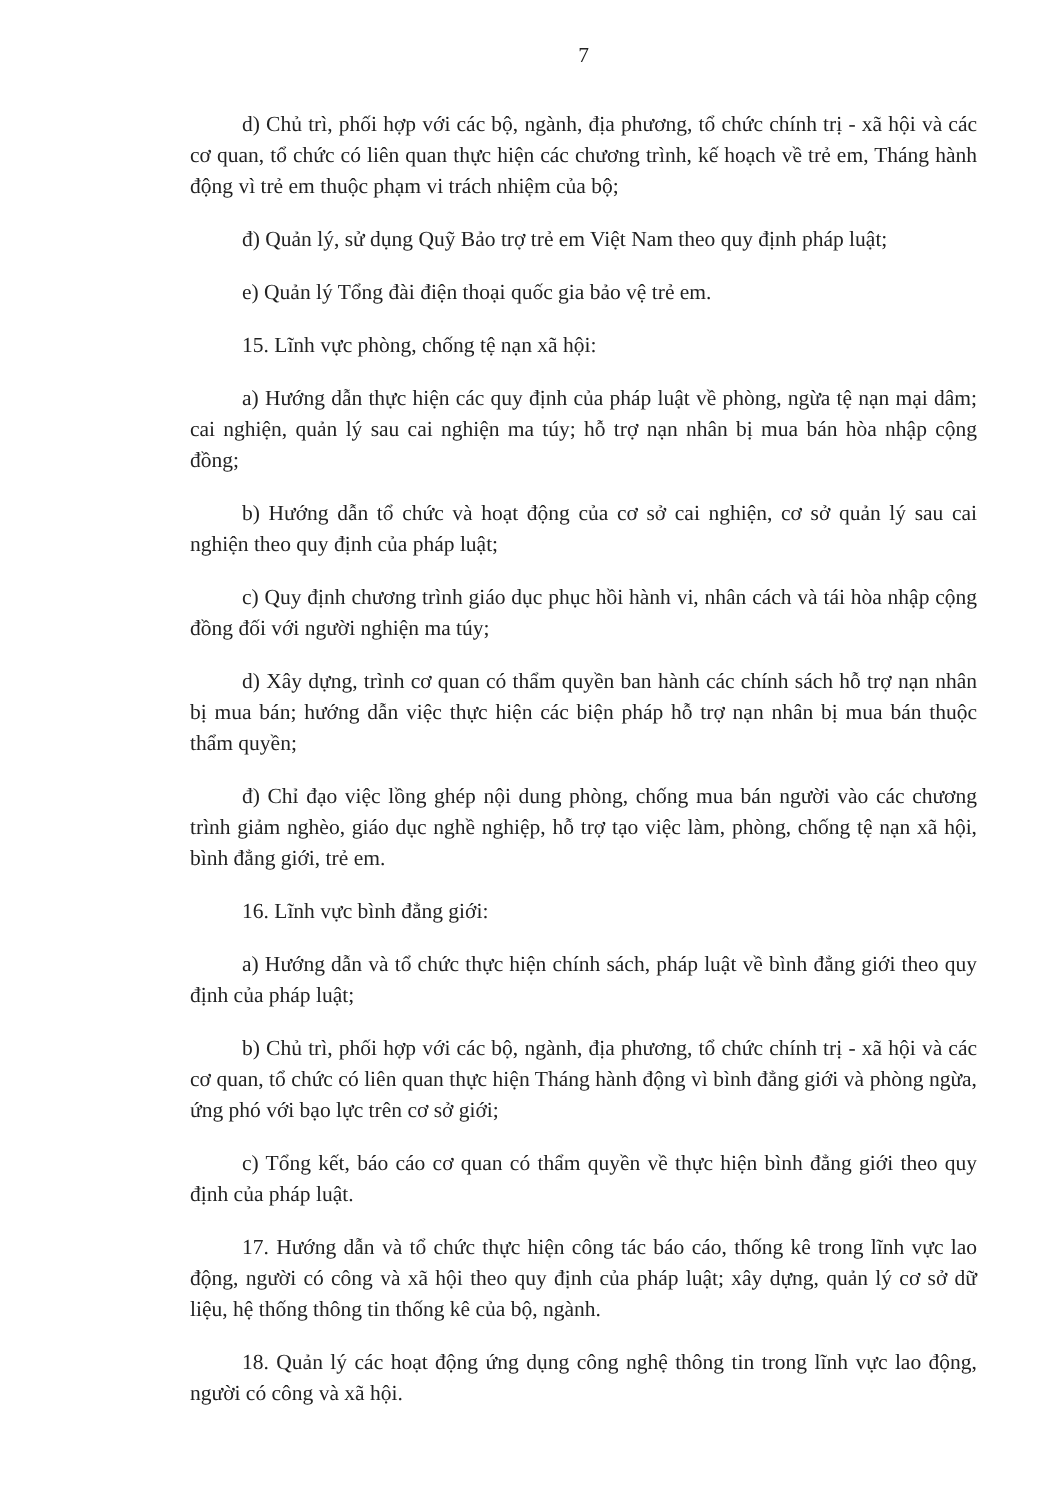7
d) Chủ trì, phối hợp với các bộ, ngành, địa phương, tổ chức chính trị - xã hội và các cơ quan, tổ chức có liên quan thực hiện các chương trình, kế hoạch về trẻ em, Tháng hành động vì trẻ em thuộc phạm vi trách nhiệm của bộ;
đ) Quản lý, sử dụng Quỹ Bảo trợ trẻ em Việt Nam theo quy định pháp luật;
e) Quản lý Tổng đài điện thoại quốc gia bảo vệ trẻ em.
15. Lĩnh vực phòng, chống tệ nạn xã hội:
a) Hướng dẫn thực hiện các quy định của pháp luật về phòng, ngừa tệ nạn mại dâm; cai nghiện, quản lý sau cai nghiện ma túy; hỗ trợ nạn nhân bị mua bán hòa nhập cộng đồng;
b) Hướng dẫn tổ chức và hoạt động của cơ sở cai nghiện, cơ sở quản lý sau cai nghiện theo quy định của pháp luật;
c) Quy định chương trình giáo dục phục hồi hành vi, nhân cách và tái hòa nhập cộng đồng đối với người nghiện ma túy;
d) Xây dựng, trình cơ quan có thẩm quyền ban hành các chính sách hỗ trợ nạn nhân bị mua bán; hướng dẫn việc thực hiện các biện pháp hỗ trợ nạn nhân bị mua bán thuộc thẩm quyền;
đ) Chỉ đạo việc lồng ghép nội dung phòng, chống mua bán người vào các chương trình giảm nghèo, giáo dục nghề nghiệp, hỗ trợ tạo việc làm, phòng, chống tệ nạn xã hội, bình đẳng giới, trẻ em.
16. Lĩnh vực bình đẳng giới:
a) Hướng dẫn và tổ chức thực hiện chính sách, pháp luật về bình đẳng giới theo quy định của pháp luật;
b) Chủ trì, phối hợp với các bộ, ngành, địa phương, tổ chức chính trị - xã hội và các cơ quan, tổ chức có liên quan thực hiện Tháng hành động vì bình đẳng giới và phòng ngừa, ứng phó với bạo lực trên cơ sở giới;
c) Tổng kết, báo cáo cơ quan có thẩm quyền về thực hiện bình đẳng giới theo quy định của pháp luật.
17. Hướng dẫn và tổ chức thực hiện công tác báo cáo, thống kê trong lĩnh vực lao động, người có công và xã hội theo quy định của pháp luật; xây dựng, quản lý cơ sở dữ liệu, hệ thống thông tin thống kê của bộ, ngành.
18. Quản lý các hoạt động ứng dụng công nghệ thông tin trong lĩnh vực lao động, người có công và xã hội.